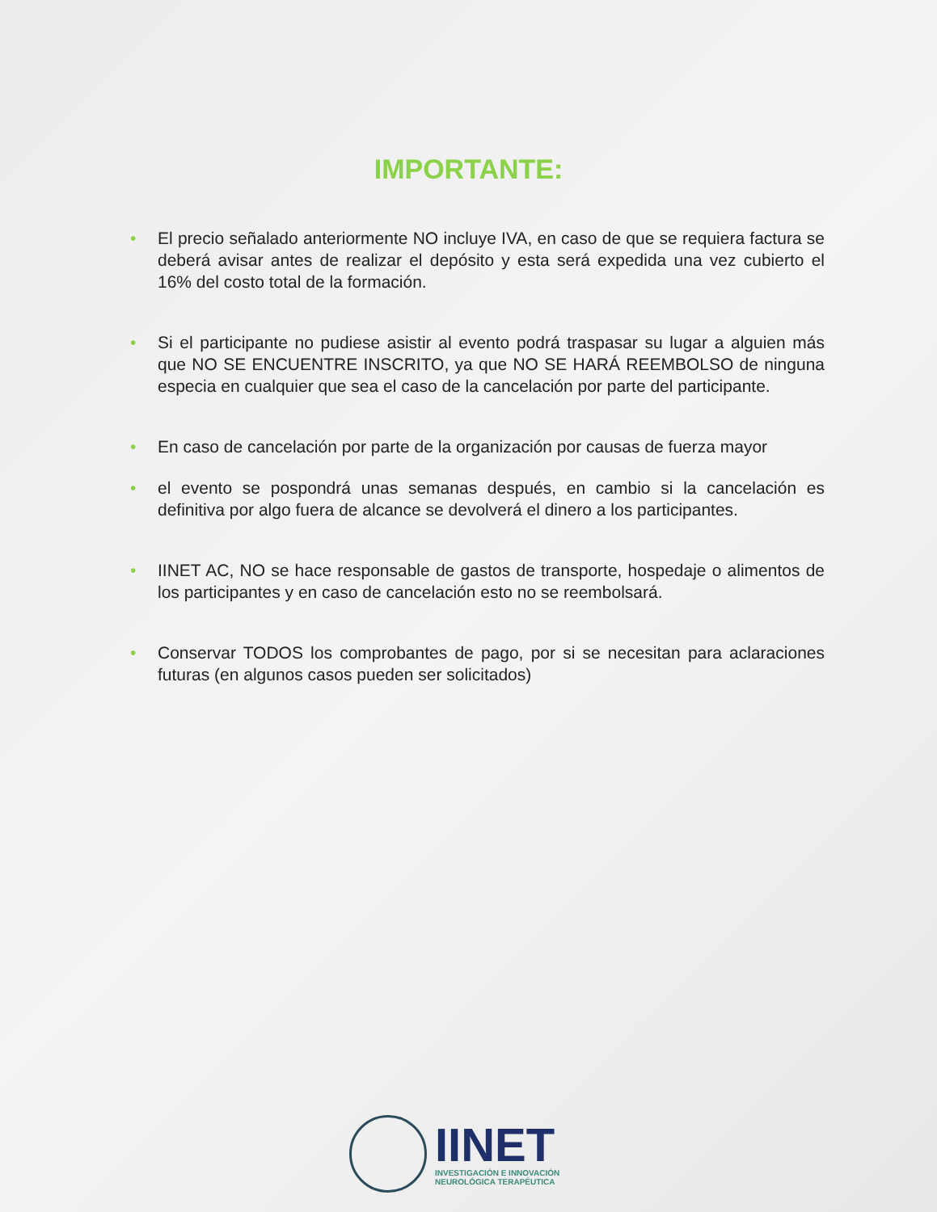IMPORTANTE:
• El precio señalado anteriormente NO incluye IVA, en caso de que se requiera factura se deberá avisar antes de realizar el depósito y esta será expedida una vez cubierto el 16% del costo total de la formación.
• Si el participante no pudiese asistir al evento podrá traspasar su lugar a alguien más que NO SE ENCUENTRE INSCRITO, ya que NO SE HARÁ REEMBOLSO de ninguna especia en cualquier que sea el caso de la cancelación por parte del participante.
• En caso de cancelación por parte de la organización por causas de fuerza mayor
• el evento se pospondrá unas semanas después, en cambio si la cancelación es definitiva por algo fuera de alcance se devolverá el dinero a los participantes.
• IINET AC, NO se hace responsable de gastos de transporte, hospedaje o alimentos de los participantes y en caso de cancelación esto no se reembolsará.
• Conservar TODOS los comprobantes de pago, por si se necesitan para aclaraciones futuras (en algunos casos pueden ser solicitados)
IINET
INVESTIGACIÓN E INNOVACIÓN
NEUROLÓGICA TERAPÉUTICA